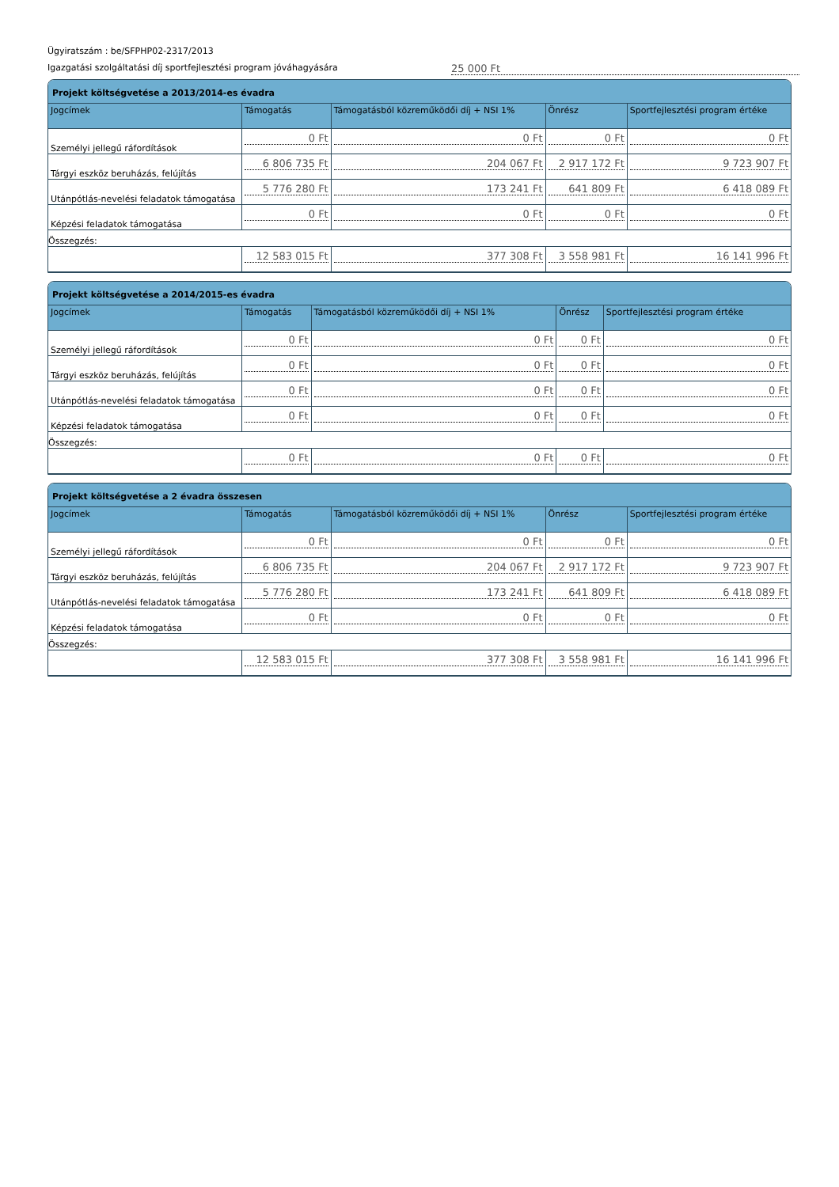Ügyiratszám : be/SFPHP02-2317/2013
Igazgatási szolgáltatási díj sportfejlesztési program jóváhagyására 25 000 Ft
Projekt költségvetése a 2013/2014-es évadra
| Jogcímek | Támogatás | Támogatásból közreműködői díj + NSI 1% | Önrész | Sportfejlesztési program értéke |
| --- | --- | --- | --- | --- |
| Személyi jellegű ráfordítások | 0 Ft | 0 Ft | 0 Ft | 0 Ft |
| Tárgyi eszköz beruházás, felújítás | 6 806 735 Ft | 204 067 Ft | 2 917 172 Ft | 9 723 907 Ft |
| Utánpótlás-nevelési feladatok támogatása | 5 776 280 Ft | 173 241 Ft | 641 809 Ft | 6 418 089 Ft |
| Képzési feladatok támogatása | 0 Ft | 0 Ft | 0 Ft | 0 Ft |
| Összegzés: | | | | |
| | 12 583 015 Ft | 377 308 Ft | 3 558 981 Ft | 16 141 996 Ft |
Projekt költségvetése a 2014/2015-es évadra
| Jogcímek | Támogatás | Támogatásból közreműködői díj + NSI 1% | Önrész | Sportfejlesztési program értéke |
| --- | --- | --- | --- | --- |
| Személyi jellegű ráfordítások | 0 Ft | 0 Ft | 0 Ft | 0 Ft |
| Tárgyi eszköz beruházás, felújítás | 0 Ft | 0 Ft | 0 Ft | 0 Ft |
| Utánpótlás-nevelési feladatok támogatása | 0 Ft | 0 Ft | 0 Ft | 0 Ft |
| Képzési feladatok támogatása | 0 Ft | 0 Ft | 0 Ft | 0 Ft |
| Összegzés: | | | | |
| | 0 Ft | 0 Ft | 0 Ft | 0 Ft |
Projekt költségvetése a 2 évadra összesen
| Jogcímek | Támogatás | Támogatásból közreműködői díj + NSI 1% | Önrész | Sportfejlesztési program értéke |
| --- | --- | --- | --- | --- |
| Személyi jellegű ráfordítások | 0 Ft | 0 Ft | 0 Ft | 0 Ft |
| Tárgyi eszköz beruházás, felújítás | 6 806 735 Ft | 204 067 Ft | 2 917 172 Ft | 9 723 907 Ft |
| Utánpótlás-nevelési feladatok támogatása | 5 776 280 Ft | 173 241 Ft | 641 809 Ft | 6 418 089 Ft |
| Képzési feladatok támogatása | 0 Ft | 0 Ft | 0 Ft | 0 Ft |
| Összegzés: | | | | |
| | 12 583 015 Ft | 377 308 Ft | 3 558 981 Ft | 16 141 996 Ft |